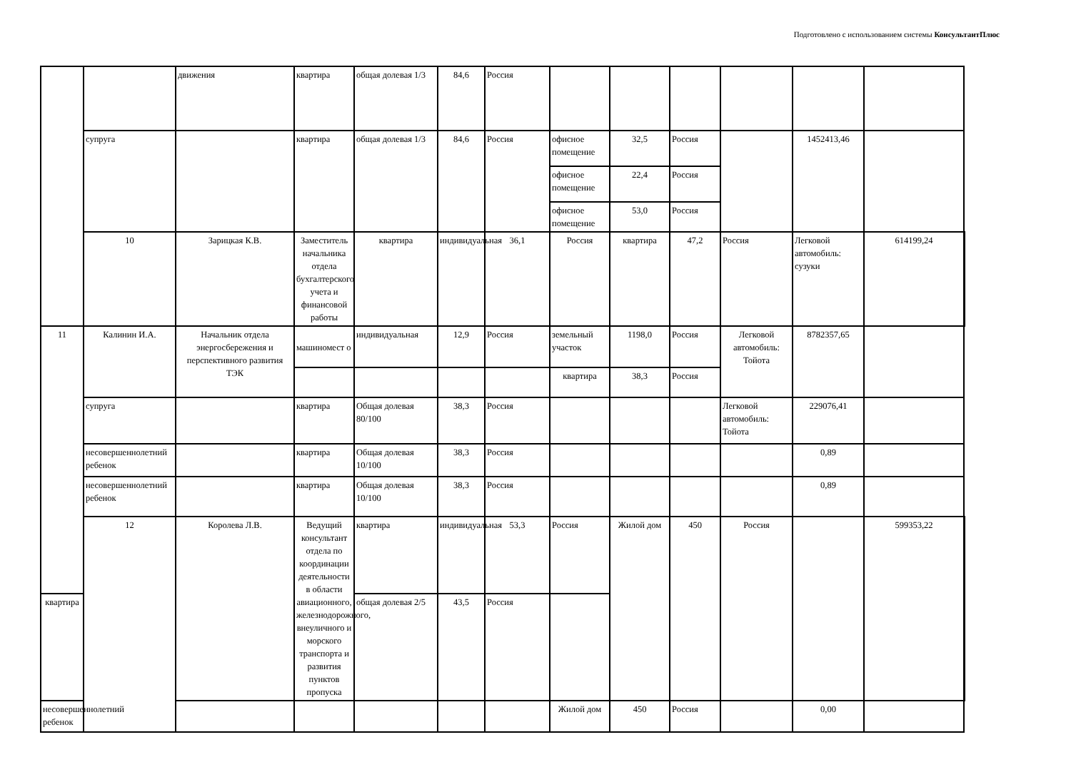Подготовлено с использованием системы КонсультантПлюс
| | | движения | квартира | общая долевая 1/3 | 84,6 | Россия | | | | | | | |
| | супруга | | квартира | общая долевая 1/3 | 84,6 | Россия | офисное помещение | 32,5 | Россия | | 1452413,46 | | |
| | | | | | | | офисное помещение | 22,4 | Россия | | | | |
| | | | | | | | офисное помещение | 53,0 | Россия | | | | |
| | 10 | Зарицкая К.В. | Заместитель начальника отдела бухгалтерского учета и финансовой работы | квартира | индивидуальная | 36,1 | Россия | квартира | 47,2 | Россия | Легковой автомобиль: сузуки | 614199,24 | |
| 11 | Калинин И.А. | Начальник отдела энергосбережения и перспективного развития ТЭК | машиномест о | индивидуальная | 12,9 | Россия | земельный участок | 1198,0 | Россия | Легковой автомобиль: Тойота | 8782357,65 | | |
| | | | | | | | квартира | 38,3 | Россия | | | | |
| | супруга | | квартира | Общая долевая 80/100 | 38,3 | Россия | | | | Легковой автомобиль: Тойота | 229076,41 | | |
| | несовершеннолетний ребенок | | квартира | Общая долевая 10/100 | 38,3 | Россия | | | | | 0,89 | | |
| | несовершеннолетний ребенок | | квартира | Общая долевая 10/100 | 38,3 | Россия | | | | | 0,89 | | |
| | 12 | Королева Л.В. | Ведущий консультант отдела по координации деятельности в области авиационного, железнодорожного, внеуличного и морского транспорта и развития пунктов пропуска | квартира | индивидуальная | 53,3 | Россия | Жилой дом | 450 | Россия | | 599353,22 | |
| квартира | | | | общая долевая 2/5 | 43,5 | Россия | | | | | | | |
| несовершеннолетний ребенок | | | | | | | Жилой дом | 450 | Россия | | 0,00 | | |